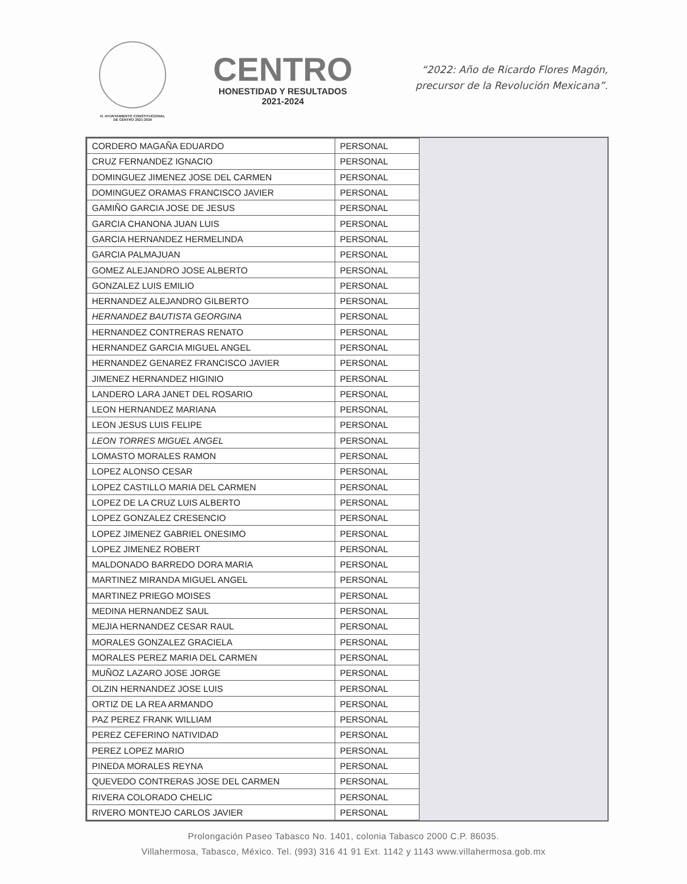H. AYUNTAMIENTO CONSTITUCIONAL
DE CENTRO 2021-2024
CENTRO
HONESTIDAD Y RESULTADOS
2021-2024
“2022: Año de Ricardo Flores Magón,
precursor de la Revolución Mexicana”.
| CORDERO MAGAÑA EDUARDO | PERSONAL |
| CRUZ FERNANDEZ IGNACIO | PERSONAL |
| DOMINGUEZ JIMENEZ JOSE DEL CARMEN | PERSONAL |
| DOMINGUEZ ORAMAS FRANCISCO JAVIER | PERSONAL |
| GAMIÑO GARCIA JOSE DE JESUS | PERSONAL |
| GARCIA CHANONA JUAN LUIS | PERSONAL |
| GARCIA HERNANDEZ HERMELINDA | PERSONAL |
| GARCIA PALMAJUAN | PERSONAL |
| GOMEZ ALEJANDRO JOSE ALBERTO | PERSONAL |
| GONZALEZ LUIS EMILIO | PERSONAL |
| HERNANDEZ ALEJANDRO GILBERTO | PERSONAL |
| HERNANDEZ BAUTISTA GEORGINA | PERSONAL |
| HERNANDEZ CONTRERAS RENATO | PERSONAL |
| HERNANDEZ GARCIA MIGUEL ANGEL | PERSONAL |
| HERNANDEZ GENAREZ FRANCISCO JAVIER | PERSONAL |
| JIMENEZ HERNANDEZ HIGINIO | PERSONAL |
| LANDERO LARA JANET DEL ROSARIO | PERSONAL |
| LEON HERNANDEZ MARIANA | PERSONAL |
| LEON JESUS LUIS FELIPE | PERSONAL |
| LEON TORRES MIGUEL ANGEL | PERSONAL |
| LOMASTO MORALES RAMON | PERSONAL |
| LOPEZ ALONSO CESAR | PERSONAL |
| LOPEZ CASTILLO MARIA DEL CARMEN | PERSONAL |
| LOPEZ DE LA CRUZ LUIS ALBERTO | PERSONAL |
| LOPEZ GONZALEZ CRESENCIO | PERSONAL |
| LOPEZ JIMENEZ GABRIEL ONESIMO | PERSONAL |
| LOPEZ JIMENEZ ROBERT | PERSONAL |
| MALDONADO BARREDO DORA MARIA | PERSONAL |
| MARTINEZ MIRANDA MIGUEL ANGEL | PERSONAL |
| MARTINEZ PRIEGO MOISES | PERSONAL |
| MEDINA HERNANDEZ SAUL | PERSONAL |
| MEJIA HERNANDEZ CESAR RAUL | PERSONAL |
| MORALES GONZALEZ GRACIELA | PERSONAL |
| MORALES PEREZ MARIA DEL CARMEN | PERSONAL |
| MUÑOZ LAZARO JOSE JORGE | PERSONAL |
| OLZIN HERNANDEZ JOSE LUIS | PERSONAL |
| ORTIZ DE LA REA ARMANDO | PERSONAL |
| PAZ PEREZ FRANK WILLIAM | PERSONAL |
| PEREZ CEFERINO NATIVIDAD | PERSONAL |
| PEREZ LOPEZ MARIO | PERSONAL |
| PINEDA MORALES REYNA | PERSONAL |
| QUEVEDO CONTRERAS JOSE DEL CARMEN | PERSONAL |
| RIVERA COLORADO CHELIC | PERSONAL |
| RIVERO MONTEJO CARLOS JAVIER | PERSONAL |
Prolongación Paseo Tabasco No. 1401, colonia Tabasco 2000 C.P. 86035.
Villahermosa, Tabasco, México. Tel. (993) 316 41 91 Ext. 1142 y 1143 www.villahermosa.gob.mx